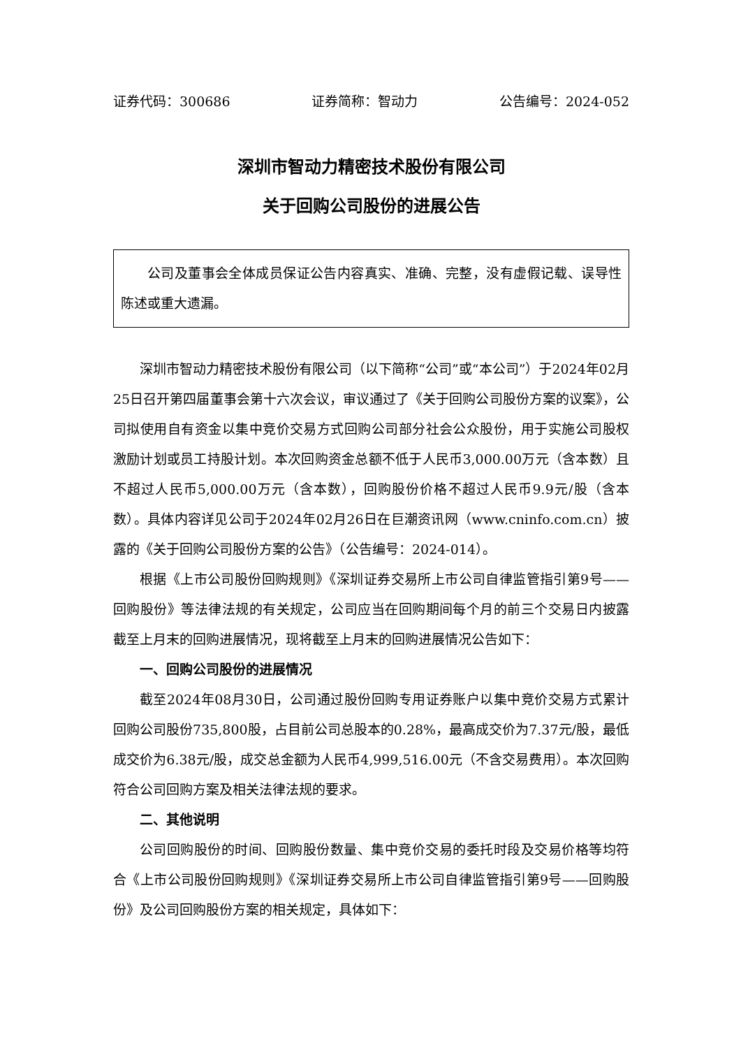证券代码：300686 证券简称：智动力 公告编号：2024-052
深圳市智动力精密技术股份有限公司
关于回购公司股份的进展公告
公司及董事会全体成员保证公告内容真实、准确、完整，没有虚假记载、误导性陈述或重大遗漏。
深圳市智动力精密技术股份有限公司（以下简称“公司”或“本公司”）于2024年02月25日召开第四届董事会第十六次会议，审议通过了《关于回购公司股份方案的议案》，公司拟使用自有资金以集中竞价交易方式回购公司部分社会公众股份，用于实施公司股权激励计划或员工持股计划。本次回购资金总额不低于人民币3,000.00万元（含本数）且不超过人民币5,000.00万元（含本数），回购股份价格不超过人民币9.9元/股（含本数）。具体内容详见公司于2024年02月26日在巨潮资讯网（www.cninfo.com.cn）披露的《关于回购公司股份方案的公告》（公告编号：2024-014）。
根据《上市公司股份回购规则》《深圳证券交易所上市公司自律监管指引第9号——回购股份》等法律法规的有关规定，公司应当在回购期间每个月的前三个交易日内披露截至上月末的回购进展情况，现将截至上月末的回购进展情况公告如下：
一、回购公司股份的进展情况
截至2024年08月30日，公司通过股份回购专用证券账户以集中竞价交易方式累计回购公司股份735,800股，占目前公司总股本的0.28%，最高成交价为7.37元/股，最低成交价为6.38元/股，成交总金额为人民币4,999,516.00元（不含交易费用）。本次回购符合公司回购方案及相关法律法规的要求。
二、其他说明
公司回购股份的时间、回购股份数量、集中竞价交易的委托时段及交易价格等均符合《上市公司股份回购规则》《深圳证券交易所上市公司自律监管指引第9号——回购股份》及公司回购股份方案的相关规定，具体如下：